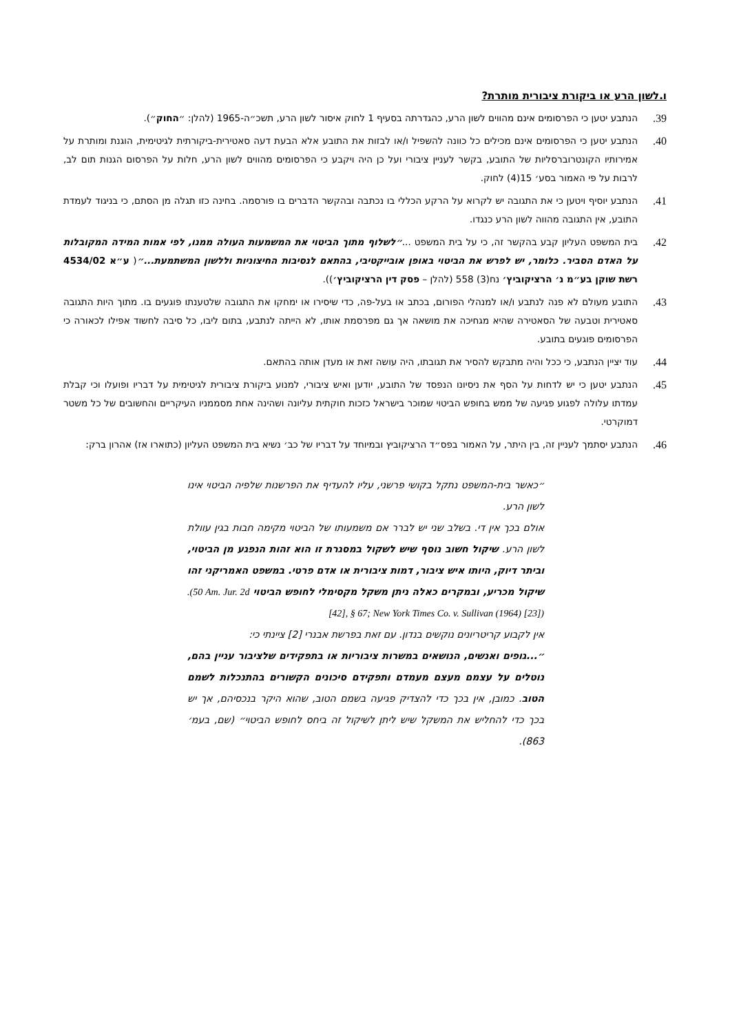ו.לשון הרע או ביקורת ציבורית מותרת?
39.
הנתבע יטען כי הפרסומים אינם מהווים לשון הרע, כהגדרתה בסעיף 1 לחוק איסור לשון הרע, תשכ״ה-1965 (להלן: ״החוק״).
40.
הנתבע יטען כי הפרסומים אינם מכילים כל כוונה להשפיל ו/או לבזות את התובע אלא הבעת דעה סאטירית-ביקורתית לגיטימית, הוגנת ומותרת על אמירותיו הקונטרוברסליות של התובע, בקשר לעניין ציבורי ועל כן היה ויקבע כי הפרסומים מהווים לשון הרע, חלות על הפרסום הגנות תום לב, לרבות על פי האמור בסע׳ 15(4) לחוק.
41.
הנתבע יוסיף ויטען כי את התגובה יש לקרוא על הרקע הכללי בו נכתבה ובהקשר הדברים בו פורסמה. בחינה כזו תגלה מן הסתם, כי בניגוד לעמדת התובע, אין התגובה מהווה לשון הרע כנגדו.
42.
בית המשפט העליון קבע בהקשר זה, כי על בית המשפט ...״לשלוף מתוך הביטוי את המשמעות העולה ממנו, לפי אמות המידה המקובלות על האדם הסביר. כלומר, יש לפרש את הביטוי באופן אובייקטיבי, בהתאם לנסיבות החיצוניות וללשון המשתמעת...״( ע״א 4534/02 רשת שוקן בע״מ נ׳ הרציקוביץ׳ נח(3) 558 (להלן – פסק דין הרציקוביץ׳)).
43.
התובע מעולם לא פנה לנתבע ו/או למנהלי הפורום, בכתב או בעל-פה, כדי שיסירו או ימחקו את התגובה שלטענתו פוגעים בו. מתוך היות התגובה סאטירית וטבעה של הסאטירה שהיא מגחיכה את מושאה אך גם מפרסמת אותו, לא הייתה לנתבע, בתום ליבו, כל סיבה לחשוד אפילו לכאורה כי הפרסומים פוגעים בתובע.
44.
עוד יציין הנתבע, כי ככל והיה מתבקש להסיר את תגובתו, היה עושה זאת או מעדן אותה בהתאם.
45.
הנתבע יטען כי יש לדחות על הסף את ניסיונו הנפסד של התובע, יודען ואיש ציבורי, למנוע ביקורת ציבורית לגיטימית על דבריו ופועלו וכי קבלת עמדתו עלולה לפגוע פגיעה של ממש בחופש הביטוי שמוכר בישראל כזכות חוקתית עליונה ושהינה אחת מסממניו העיקריים והחשובים של כל משטר דמוקרטי.
46.
הנתבע יסתמך לעניין זה, בין היתר, על האמור בפס״ד הרציקוביץ ובמיוחד על דבריו של כב׳ נשיא בית המשפט העליון (כתוארו אז) אהרון ברק:
״כאשר בית-המשפט נתקל בקושי פרשני, עליו להעדיף את הפרשנות שלפיה הביטוי אינו לשון הרע.
אולם בכך אין די. בשלב שני יש לברר אם משמעותו של הביטוי מקימה חבות בגין עוולת לשון הרע. שיקול חשוב נוסף שיש לשקול במסגרת זו הוא זהות הנפגע מן הביטוי, וביתר דיוק, היותו איש ציבור, דמות ציבורית או אדם פרטי. במשפט האמריקני זהו שיקול מכריע, ובמקרים כאלה ניתן משקל מקסימלי לחופש הביטוי .(50 Am. Jur. 2d [42], § 67; New York Times Co. v. Sullivan (1964) [23])
אין לקבוע קריטריונים נוקשים בנדון. עם זאת בפרשת אבנרי [2] ציינתי כי:
״...גופים ואנשים, הנושאים במשרות ציבוריות או בתפקידים שלציבור עניין בהם, נוטלים על עצמם מעצם מעמדם ותפקידם סיכונים הקשורים בהתנכלות לשמם הטוב. כמובן, אין בכך כדי להצדיק פגיעה בשמם הטוב, שהוא היקר בנכסיהם, אך יש בכך כדי להחליש את המשקל שיש ליתן לשיקול זה ביחס לחופש הביטוי״ (שם, בעמ׳ 863).